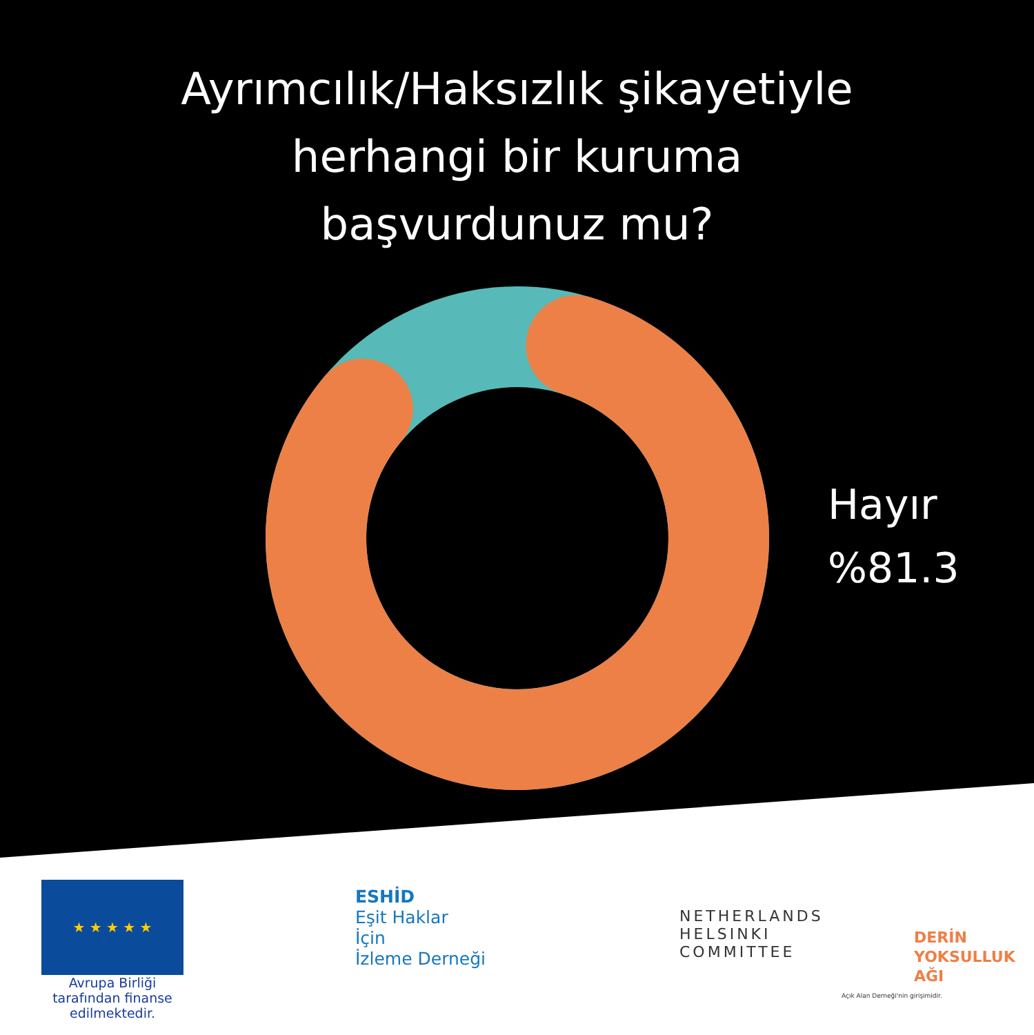Ayrımcılık/Haksızlık şikayetiyle
herhangi bir kuruma
başvurdunuz mu?
Hayır
%81.3
★ ★ ★ ★ ★
Avrupa Birliği tarafından finanse edilmektedir.
ESHİD
Eşit Haklar
İçin
İzleme Derneği
NETHERLANDS
HELSINKI
COMMITTEE
DERİN
YOKSULLUK
AĞI
Açık Alan Derneği'nin girişimidir.